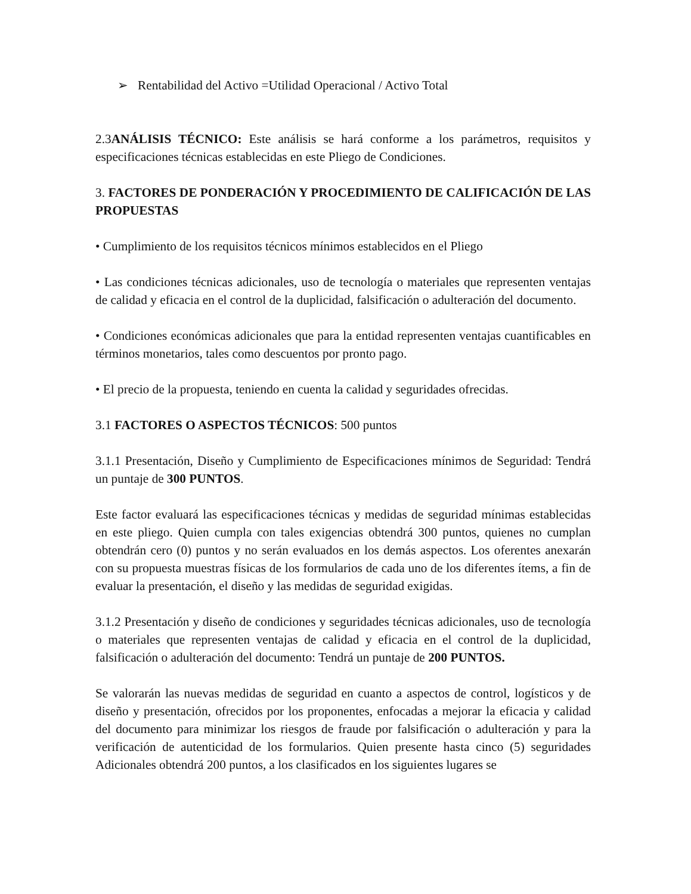➢ Rentabilidad del Activo =Utilidad Operacional / Activo Total
2.3ANÁLISIS TÉCNICO: Este análisis se hará conforme a los parámetros, requisitos y especificaciones técnicas establecidas en este Pliego de Condiciones.
3. FACTORES DE PONDERACIÓN Y PROCEDIMIENTO DE CALIFICACIÓN DE LAS PROPUESTAS
• Cumplimiento de los requisitos técnicos mínimos establecidos en el Pliego
• Las condiciones técnicas adicionales, uso de tecnología o materiales que representen ventajas de calidad y eficacia en el control de la duplicidad, falsificación o adulteración del documento.
• Condiciones económicas adicionales que para la entidad representen ventajas cuantificables en términos monetarios, tales como descuentos por pronto pago.
• El precio de la propuesta, teniendo en cuenta la calidad y seguridades ofrecidas.
3.1 FACTORES O ASPECTOS TÉCNICOS: 500 puntos
3.1.1 Presentación, Diseño y Cumplimiento de Especificaciones mínimos de Seguridad: Tendrá un puntaje de 300 PUNTOS.
Este factor evaluará las especificaciones técnicas y medidas de seguridad mínimas establecidas en este pliego. Quien cumpla con tales exigencias obtendrá 300 puntos, quienes no cumplan obtendrán cero (0) puntos y no serán evaluados en los demás aspectos. Los oferentes anexarán con su propuesta muestras físicas de los formularios de cada uno de los diferentes ítems, a fin de evaluar la presentación, el diseño y las medidas de seguridad exigidas.
3.1.2 Presentación y diseño de condiciones y seguridades técnicas adicionales, uso de tecnología o materiales que representen ventajas de calidad y eficacia en el control de la duplicidad, falsificación o adulteración del documento: Tendrá un puntaje de 200 PUNTOS.
Se valorarán las nuevas medidas de seguridad en cuanto a aspectos de control, logísticos y de diseño y presentación, ofrecidos por los proponentes, enfocadas a mejorar la eficacia y calidad del documento para minimizar los riesgos de fraude por falsificación o adulteración y para la verificación de autenticidad de los formularios. Quien presente hasta cinco (5) seguridades Adicionales obtendrá 200 puntos, a los clasificados en los siguientes lugares se